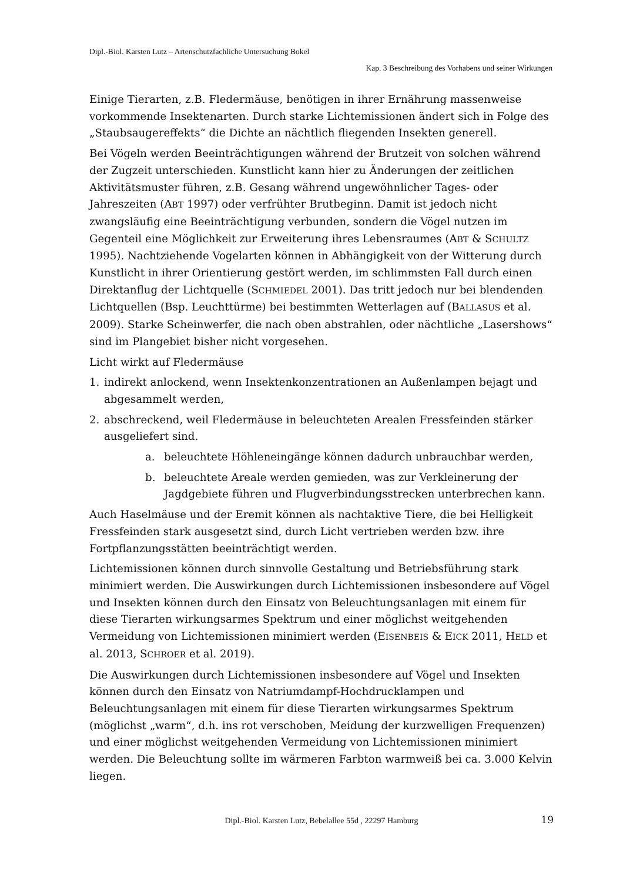Dipl.-Biol. Karsten Lutz – Artenschutzfachliche Untersuchung Bokel
Kap. 3 Beschreibung des Vorhabens und seiner Wirkungen
Einige Tierarten, z.B. Fledermäuse, benötigen in ihrer Ernährung massenweise vorkommende Insektenarten. Durch starke Lichtemissionen ändert sich in Folge des „Staubsaugereffekts“ die Dichte an nächtlich fliegenden Insekten generell.
Bei Vögeln werden Beeinträchtigungen während der Brutzeit von solchen während der Zugzeit unterschieden. Kunstlicht kann hier zu Änderungen der zeitlichen Aktivitätsmuster führen, z.B. Gesang während ungewöhnlicher Tages- oder Jahreszeiten (ABT 1997) oder verfrühter Brutbeginn. Damit ist jedoch nicht zwangsläufig eine Beeinträchtigung verbunden, sondern die Vögel nutzen im Gegenteil eine Möglichkeit zur Erweiterung ihres Lebensraumes (ABT & SCHULTZ 1995). Nachtziehende Vogelarten können in Abhängigkeit von der Witterung durch Kunstlicht in ihrer Orientierung gestört werden, im schlimmsten Fall durch einen Direktanflug der Lichtquelle (SCHMIEDEL 2001). Das tritt jedoch nur bei blendenden Lichtquellen (Bsp. Leuchttürme) bei bestimmten Wetterlagen auf (BALLASUS et al. 2009). Starke Scheinwerfer, die nach oben abstrahlen, oder nächtliche „Lasershows“ sind im Plangebiet bisher nicht vorgesehen.
Licht wirkt auf Fledermäuse
1. indirekt anlockend, wenn Insektenkonzentrationen an Außenlampen bejagt und abgesammelt werden,
2. abschreckend, weil Fledermäuse in beleuchteten Arealen Fressfeinden stärker ausgeliefert sind.
a. beleuchtete Höhleneingänge können dadurch unbrauchbar werden,
b. beleuchtete Areale werden gemieden, was zur Verkleinerung der Jagdgebiete führen und Flugverbindungsstrecken unterbrechen kann.
Auch Haselmäuse und der Eremit können als nachtaktive Tiere, die bei Helligkeit Fressfeinden stark ausgesetzt sind, durch Licht vertrieben werden bzw. ihre Fortpflanzungsstätten beeinträchtigt werden.
Lichtemissionen können durch sinnvolle Gestaltung und Betriebsführung stark minimiert werden. Die Auswirkungen durch Lichtemissionen insbesondere auf Vögel und Insekten können durch den Einsatz von Beleuchtungsanlagen mit einem für diese Tierarten wirkungsarmes Spektrum und einer möglichst weitgehenden Vermeidung von Lichtemissionen minimiert werden (EISENBEIS & EICK 2011, HELD et al. 2013, SCHROER et al. 2019).
Die Auswirkungen durch Lichtemissionen insbesondere auf Vögel und Insekten können durch den Einsatz von Natriumdampf-Hochdrucklampen und Beleuchtungsanlagen mit einem für diese Tierarten wirkungsarmes Spektrum (möglichst „warm“, d.h. ins rot verschoben, Meidung der kurzwelligen Frequenzen) und einer möglichst weitgehenden Vermeidung von Lichtemissionen minimiert werden. Die Beleuchtung sollte im wärmeren Farbton warmweiß bei ca. 3.000 Kelvin liegen.
Dipl.-Biol. Karsten Lutz, Bebelallee 55d , 22297 Hamburg 19